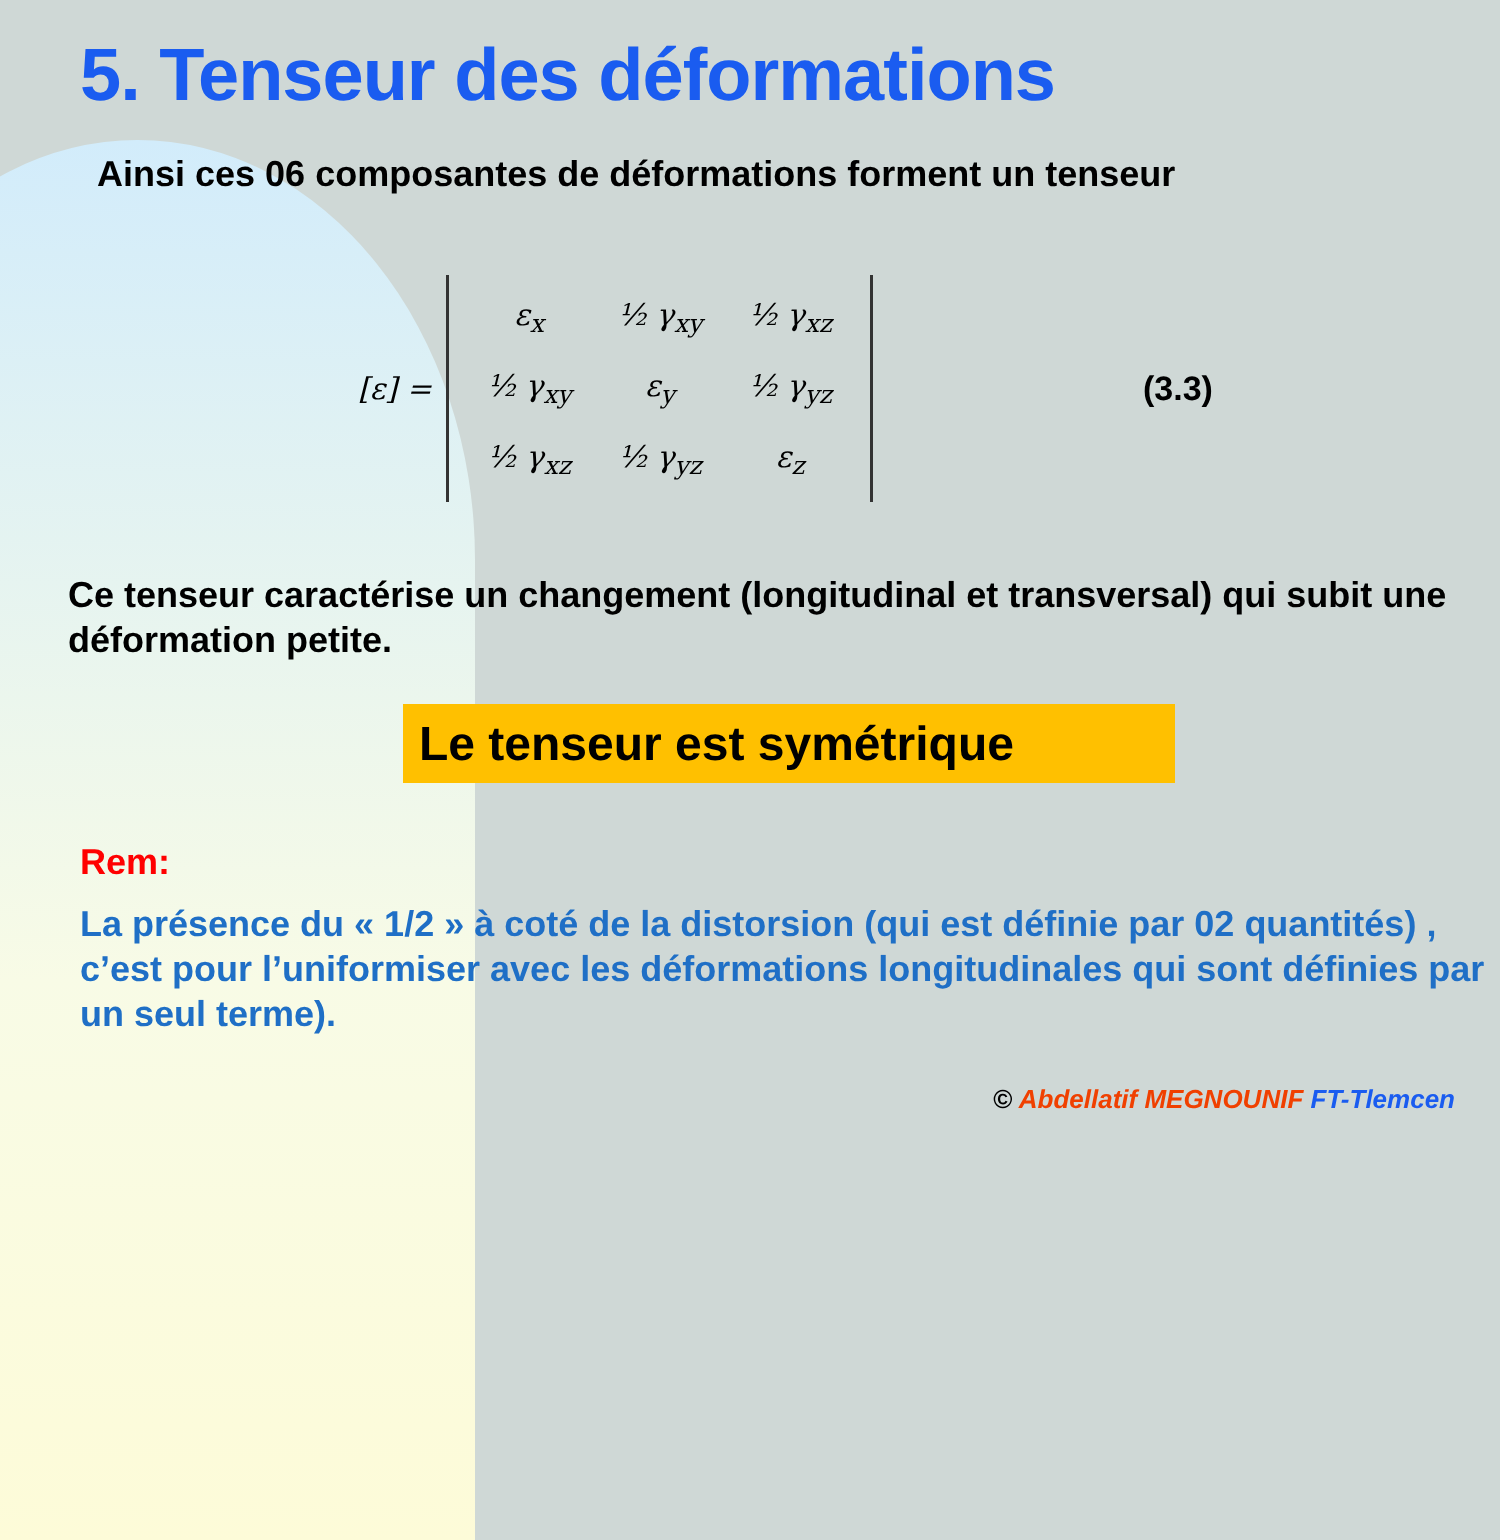5. Tenseur des déformations
Ainsi ces 06 composantes de déformations forment un tenseur
[ε] =
| ε<sub>x</sub> | ½ γ<sub>xy</sub> | ½ γ<sub>xz</sub> |
| ½ γ<sub>xy</sub> | ε<sub>y</sub> | ½ γ<sub>yz</sub> |
| ½ γ<sub>xz</sub> | ½ γ<sub>yz</sub> | ε<sub>z</sub> |
(3.3)
Ce tenseur caractérise un changement (longitudinal et transversal) qui subit une déformation petite.
Le tenseur est symétrique
Rem:
La présence du « 1/2 » à coté de la distorsion (qui est définie par 02 quantités) , c’est pour l’uniformiser avec les déformations longitudinales qui sont définies par un seul terme).
© Abdellatif MEGNOUNIF FT-Tlemcen